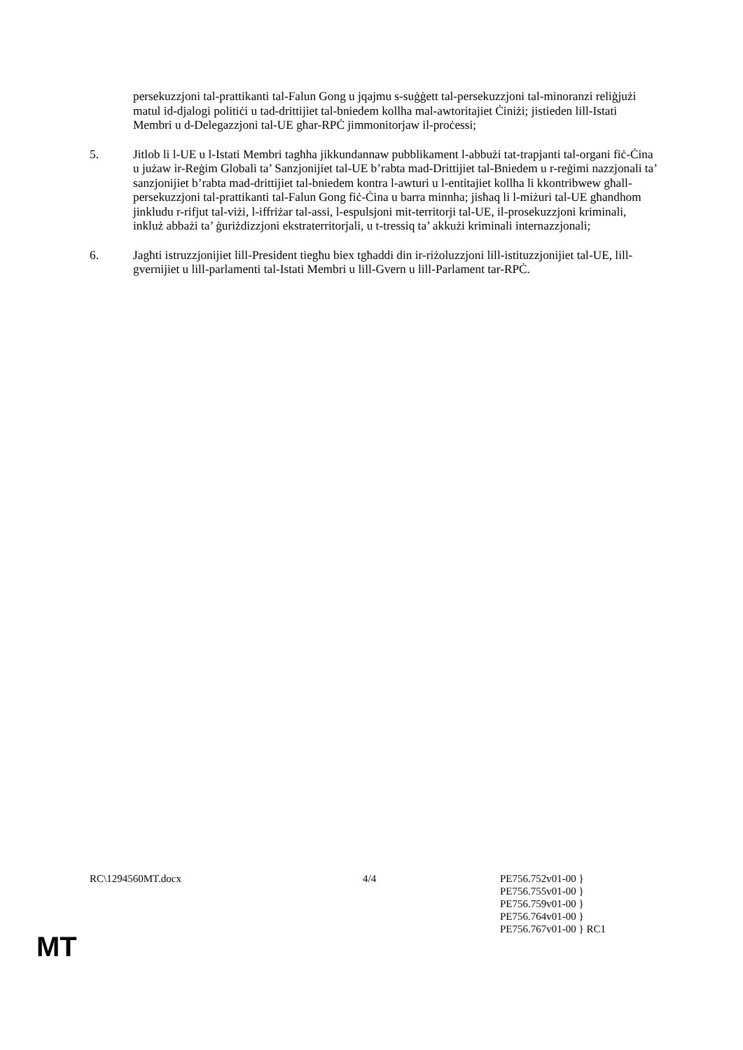persekuzzjoni tal-prattikanti tal-Falun Gong u jqajmu s-suġġett tal-persekuzzjoni tal-minoranzi reliġjużi matul id-djalogi politiċi u tad-drittijiet tal-bniedem kollha mal-awtoritajiet Ċiniżi; jistieden lill-Istati Membri u d-Delegazzjoni tal-UE għar-RPĊ jimmonitorjaw il-proċessi;
5. Jitlob li l-UE u l-Istati Membri tagħha jikkundannaw pubblikament l-abbużi tat-trapjanti tal-organi fiċ-Ċina u jużaw ir-Reġim Globali ta’ Sanzjonijiet tal-UE b’rabta mad-Drittijiet tal-Bniedem u r-reġimi nazzjonali ta’ sanzjonijiet b’rabta mad-drittijiet tal-bniedem kontra l-awturi u l-entitajiet kollha li kkontribwew għall-persekuzzjoni tal-prattikanti tal-Falun Gong fiċ-Ċina u barra minnha; jisħaq li l-miżuri tal-UE għandhom jinkludu r-rifjut tal-viżi, l-iffriżar tal-assi, l-espulsjoni mit-territorji tal-UE, il-prosekuzzjoni kriminali, inkluż abbażi ta’ ġuriżdizzjoni ekstraterritorjali, u t-tressiq ta’ akkużi kriminali internazzjonali;
6. Jagħti istruzzjonijiet lill-President tiegħu biex tgħaddi din ir-riżoluzzjoni lill-istituzzjonijiet tal-UE, lill-gvernijiet u lill-parlamenti tal-Istati Membri u lill-Gvern u lill-Parlament tar-RPĊ.
RC\1294560MT.docx 4/4 PE756.752v01-00 }
PE756.755v01-00 }
PE756.759v01-00 }
PE756.764v01-00 }
PE756.767v01-00 } RC1
MT